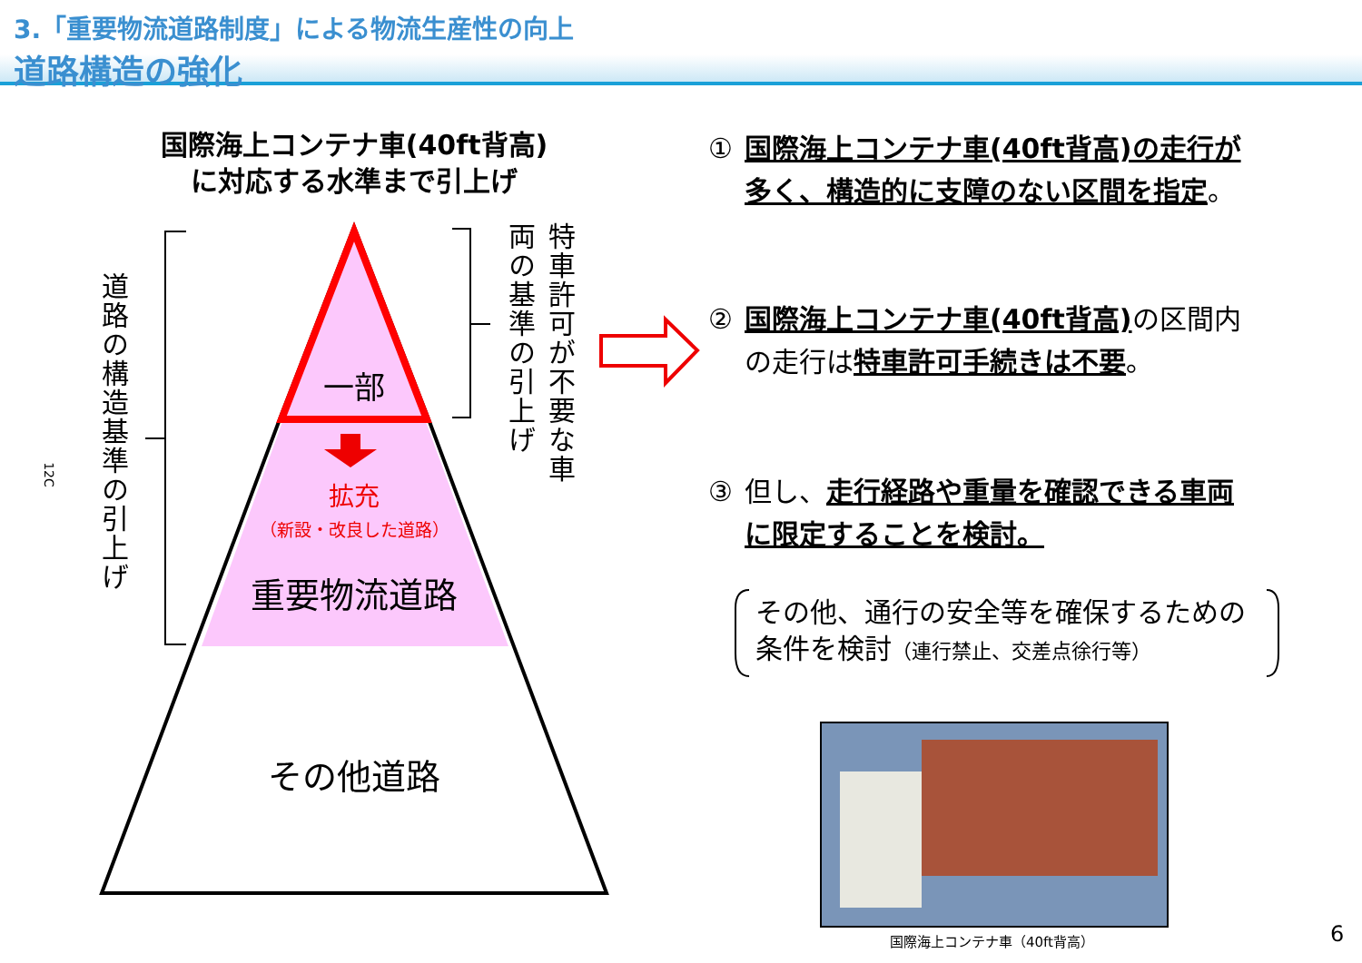3.「重要物流道路制度」による物流生産性の向上
道路構造の強化
国際海上コンテナ車(40ft背高)
に対応する水準まで引上げ
一部
拡充
（新設・改良した道路）
重要物流道路
その他道路
道路の構造基準の引上げ
特車許可が不要な車両の基準の引上げ
12C
① 国際海上コンテナ車(40ft背高)の走行が多く、構造的に支障のない区間を指定。
② 国際海上コンテナ車(40ft背高) の区間内の走行は特車許可手続きは不要。
③ 但し、走行経路や重量を確認できる車両に限定することを検討。
その他、通行の安全等を確保するための
条件を検討（連行禁止、交差点徐行等）
国際海上コンテナ車（40ft背高） 6